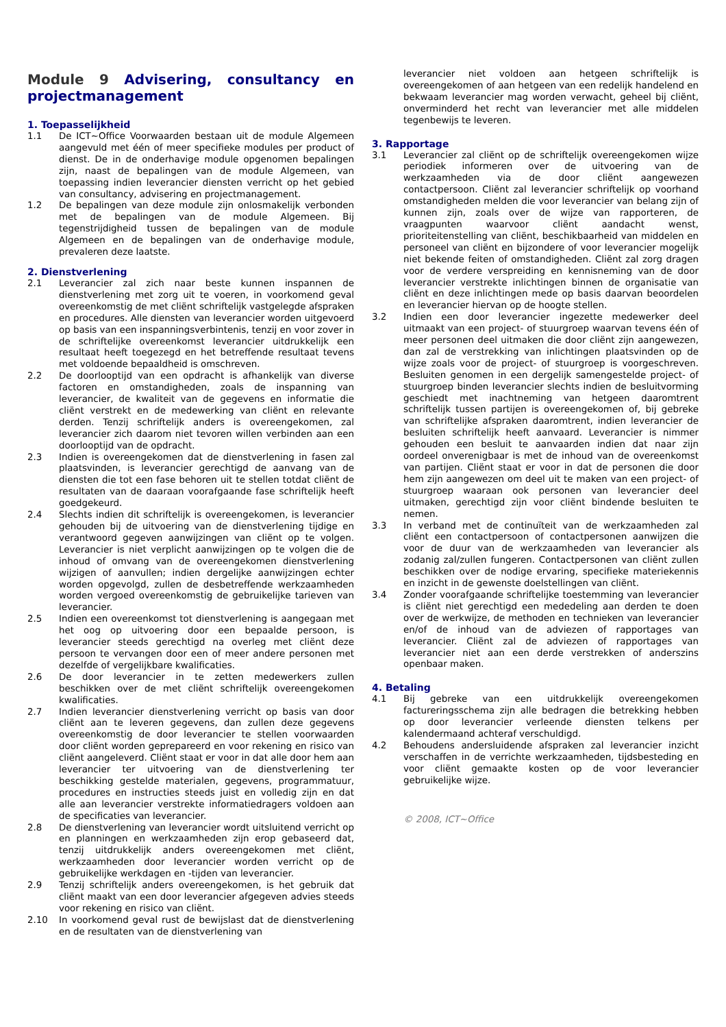Module 9 Advisering, consultancy en projectmanagement
1. Toepasselijkheid
1.1 De ICT~Office Voorwaarden bestaan uit de module Algemeen aangevuld met één of meer specifieke modules per product of dienst. De in de onderhavige module opgenomen bepalingen zijn, naast de bepalingen van de module Algemeen, van toepassing indien leverancier diensten verricht op het gebied van consultancy, advisering en projectmanagement.
1.2 De bepalingen van deze module zijn onlosmakelijk verbonden met de bepalingen van de module Algemeen. Bij tegenstrijdigheid tussen de bepalingen van de module Algemeen en de bepalingen van de onderhavige module, prevaleren deze laatste.
2. Dienstverlening
2.1 Leverancier zal zich naar beste kunnen inspannen de dienstverlening met zorg uit te voeren, in voorkomend geval overeenkomstig de met cliënt schriftelijk vastgelegde afspraken en procedures. Alle diensten van leverancier worden uitgevoerd op basis van een inspanningsverbintenis, tenzij en voor zover in de schriftelijke overeenkomst leverancier uitdrukkelijk een resultaat heeft toegezegd en het betreffende resultaat tevens met voldoende bepaaldheid is omschreven.
2.2 De doorlooptijd van een opdracht is afhankelijk van diverse factoren en omstandigheden, zoals de inspanning van leverancier, de kwaliteit van de gegevens en informatie die cliënt verstrekt en de medewerking van cliënt en relevante derden. Tenzij schriftelijk anders is overeengekomen, zal leverancier zich daarom niet tevoren willen verbinden aan een doorlooptijd van de opdracht.
2.3 Indien is overeengekomen dat de dienstverlening in fasen zal plaatsvinden, is leverancier gerechtigd de aanvang van de diensten die tot een fase behoren uit te stellen totdat cliënt de resultaten van de daaraan voorafgaande fase schriftelijk heeft goedgekeurd.
2.4 Slechts indien dit schriftelijk is overeengekomen, is leverancier gehouden bij de uitvoering van de dienstverlening tijdige en verantwoord gegeven aanwijzingen van cliënt op te volgen. Leverancier is niet verplicht aanwijzingen op te volgen die de inhoud of omvang van de overeengekomen dienstverlening wijzigen of aanvullen; indien dergelijke aanwijzingen echter worden opgevolgd, zullen de desbetreffende werkzaamheden worden vergoed overeenkomstig de gebruikelijke tarieven van leverancier.
2.5 Indien een overeenkomst tot dienstverlening is aangegaan met het oog op uitvoering door een bepaalde persoon, is leverancier steeds gerechtigd na overleg met cliënt deze persoon te vervangen door een of meer andere personen met dezelfde of vergelijkbare kwalificaties.
2.6 De door leverancier in te zetten medewerkers zullen beschikken over de met cliënt schriftelijk overeengekomen kwalificaties.
2.7 Indien leverancier dienstverlening verricht op basis van door cliënt aan te leveren gegevens, dan zullen deze gegevens overeenkomstig de door leverancier te stellen voorwaarden door cliënt worden geprepareerd en voor rekening en risico van cliënt aangeleverd. Cliënt staat er voor in dat alle door hem aan leverancier ter uitvoering van de dienstverlening ter beschikking gestelde materialen, gegevens, programmatuur, procedures en instructies steeds juist en volledig zijn en dat alle aan leverancier verstrekte informatiedragers voldoen aan de specificaties van leverancier.
2.8 De dienstverlening van leverancier wordt uitsluitend verricht op en planningen en werkzaamheden zijn erop gebaseerd dat, tenzij uitdrukkelijk anders overeengekomen met cliënt, werkzaamheden door leverancier worden verricht op de gebruikelijke werkdagen en -tijden van leverancier.
2.9 Tenzij schriftelijk anders overeengekomen, is het gebruik dat cliënt maakt van een door leverancier afgegeven advies steeds voor rekening en risico van cliënt.
2.10 In voorkomend geval rust de bewijslast dat de dienstverlening en de resultaten van de dienstverlening van
leverancier niet voldoen aan hetgeen schriftelijk is overeengekomen of aan hetgeen van een redelijk handelend en bekwaam leverancier mag worden verwacht, geheel bij cliënt, onverminderd het recht van leverancier met alle middelen tegenbewijs te leveren.
3. Rapportage
3.1 Leverancier zal cliënt op de schriftelijk overeengekomen wijze periodiek informeren over de uitvoering van de werkzaamheden via de door cliënt aangewezen contactpersoon. Cliënt zal leverancier schriftelijk op voorhand omstandigheden melden die voor leverancier van belang zijn of kunnen zijn, zoals over de wijze van rapporteren, de vraagpunten waarvoor cliënt aandacht wenst, prioriteitenstelling van cliënt, beschikbaarheid van middelen en personeel van cliënt en bijzondere of voor leverancier mogelijk niet bekende feiten of omstandigheden. Cliënt zal zorg dragen voor de verdere verspreiding en kennisneming van de door leverancier verstrekte inlichtingen binnen de organisatie van cliënt en deze inlichtingen mede op basis daarvan beoordelen en leverancier hiervan op de hoogte stellen.
3.2 Indien een door leverancier ingezette medewerker deel uitmaakt van een project- of stuurgroep waarvan tevens één of meer personen deel uitmaken die door cliënt zijn aangewezen, dan zal de verstrekking van inlichtingen plaatsvinden op de wijze zoals voor de project- of stuurgroep is voorgeschreven. Besluiten genomen in een dergelijk samengestelde project- of stuurgroep binden leverancier slechts indien de besluitvorming geschiedt met inachtneming van hetgeen daaromtrent schriftelijk tussen partijen is overeengekomen of, bij gebreke van schriftelijke afspraken daaromtrent, indien leverancier de besluiten schriftelijk heeft aanvaard. Leverancier is nimmer gehouden een besluit te aanvaarden indien dat naar zijn oordeel onverenigbaar is met de inhoud van de overeenkomst van partijen. Cliënt staat er voor in dat de personen die door hem zijn aangewezen om deel uit te maken van een project- of stuurgroep waaraan ook personen van leverancier deel uitmaken, gerechtigd zijn voor cliënt bindende besluiten te nemen.
3.3 In verband met de continuïteit van de werkzaamheden zal cliënt een contactpersoon of contactpersonen aanwijzen die voor de duur van de werkzaamheden van leverancier als zodanig zal/zullen fungeren. Contactpersonen van cliënt zullen beschikken over de nodige ervaring, specifieke materiekennis en inzicht in de gewenste doelstellingen van cliënt.
3.4 Zonder voorafgaande schriftelijke toestemming van leverancier is cliënt niet gerechtigd een mededeling aan derden te doen over de werkwijze, de methoden en technieken van leverancier en/of de inhoud van de adviezen of rapportages van leverancier. Cliënt zal de adviezen of rapportages van leverancier niet aan een derde verstrekken of anderszins openbaar maken.
4. Betaling
4.1 Bij gebreke van een uitdrukkelijk overeengekomen factureringsschema zijn alle bedragen die betrekking hebben op door leverancier verleende diensten telkens per kalendermaand achteraf verschuldigd.
4.2 Behoudens andersluidende afspraken zal leverancier inzicht verschaffen in de verrichte werkzaamheden, tijdsbesteding en voor cliënt gemaakte kosten op de voor leverancier gebruikelijke wijze.
© 2008, ICT~Office